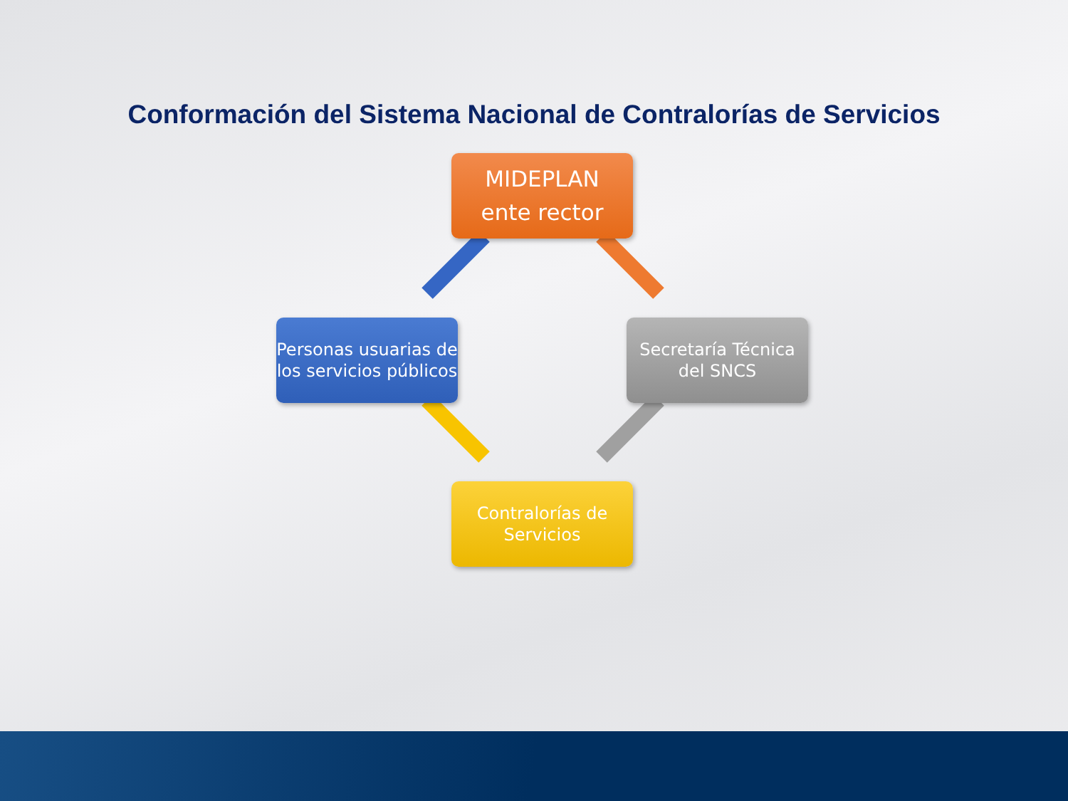Conformación del Sistema Nacional de Contralorías de Servicios
MIDEPLAN
ente rector
Personas usuarias de los servicios públicos
Secretaría Técnica del SNCS
Contralorías de Servicios